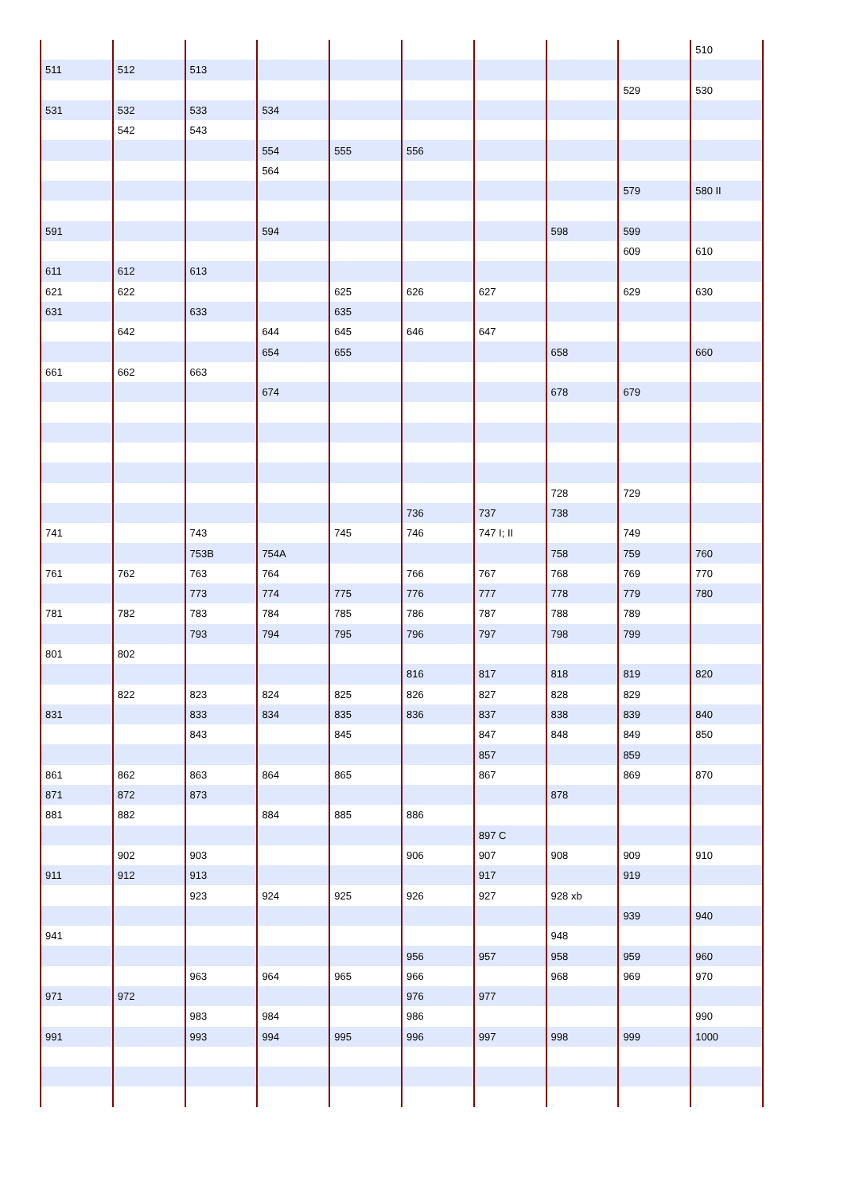| | | | | | | | | | 510 |
| 511 | 512 | 513 | | | | | | | |
| | | | | | | | | 529 | 530 |
| 531 | 532 | 533 | 534 | | | | | | |
| | 542 | 543 | | | | | | | |
| | | | 554 | 555 | 556 | | | | |
| | | | 564 | | | | | | |
| | | | | | | | | 579 | 580 II |
| 591 | | | 594 | | | | 598 | 599 | |
| | | | | | | | | 609 | 610 |
| 611 | 612 | 613 | | | | | | | |
| 621 | 622 | | | 625 | 626 | 627 | | 629 | 630 |
| 631 | | 633 | | 635 | | | | | |
| | 642 | | 644 | 645 | 646 | 647 | | | |
| | | | 654 | 655 | | | 658 | | 660 |
| 661 | 662 | 663 | | | | | | | |
| | | | 674 | | | | 678 | 679 | |
| | | | | | | | 728 | 729 | |
| | | | | | 736 | 737 | 738 | | |
| 741 | | 743 | | 745 | 746 | 747 I; II | | 749 | |
| | | 753B | 754A | | | | 758 | 759 | 760 |
| 761 | 762 | 763 | 764 | | 766 | 767 | 768 | 769 | 770 |
| | | 773 | 774 | 775 | 776 | 777 | 778 | 779 | 780 |
| 781 | 782 | 783 | 784 | 785 | 786 | 787 | 788 | 789 | |
| | | 793 | 794 | 795 | 796 | 797 | 798 | 799 | |
| 801 | 802 | | | | | | | | |
| | | | | | 816 | 817 | 818 | 819 | 820 |
| | 822 | 823 | 824 | 825 | 826 | 827 | 828 | 829 | |
| 831 | | 833 | 834 | 835 | 836 | 837 | 838 | 839 | 840 |
| | | 843 | | 845 | | 847 | 848 | 849 | 850 |
| | | | | | | 857 | | 859 | |
| 861 | 862 | 863 | 864 | 865 | | 867 | | 869 | 870 |
| 871 | 872 | 873 | | | | | 878 | | |
| 881 | 882 | | 884 | 885 | 886 | | | | |
| | | | | | | 897 C | | | |
| | 902 | 903 | | | 906 | 907 | 908 | 909 | 910 |
| 911 | 912 | 913 | | | | 917 | | 919 | |
| | | 923 | 924 | 925 | 926 | 927 | 928 xb | | |
| | | | | | | | | 939 | 940 |
| 941 | | | | | | | 948 | | |
| | | | | | 956 | 957 | 958 | 959 | 960 |
| | | 963 | 964 | 965 | 966 | | 968 | 969 | 970 |
| 971 | 972 | | | | 976 | 977 | | | |
| | | 983 | 984 | | 986 | | | | 990 |
| 991 | | 993 | 994 | 995 | 996 | 997 | 998 | 999 | 1000 |